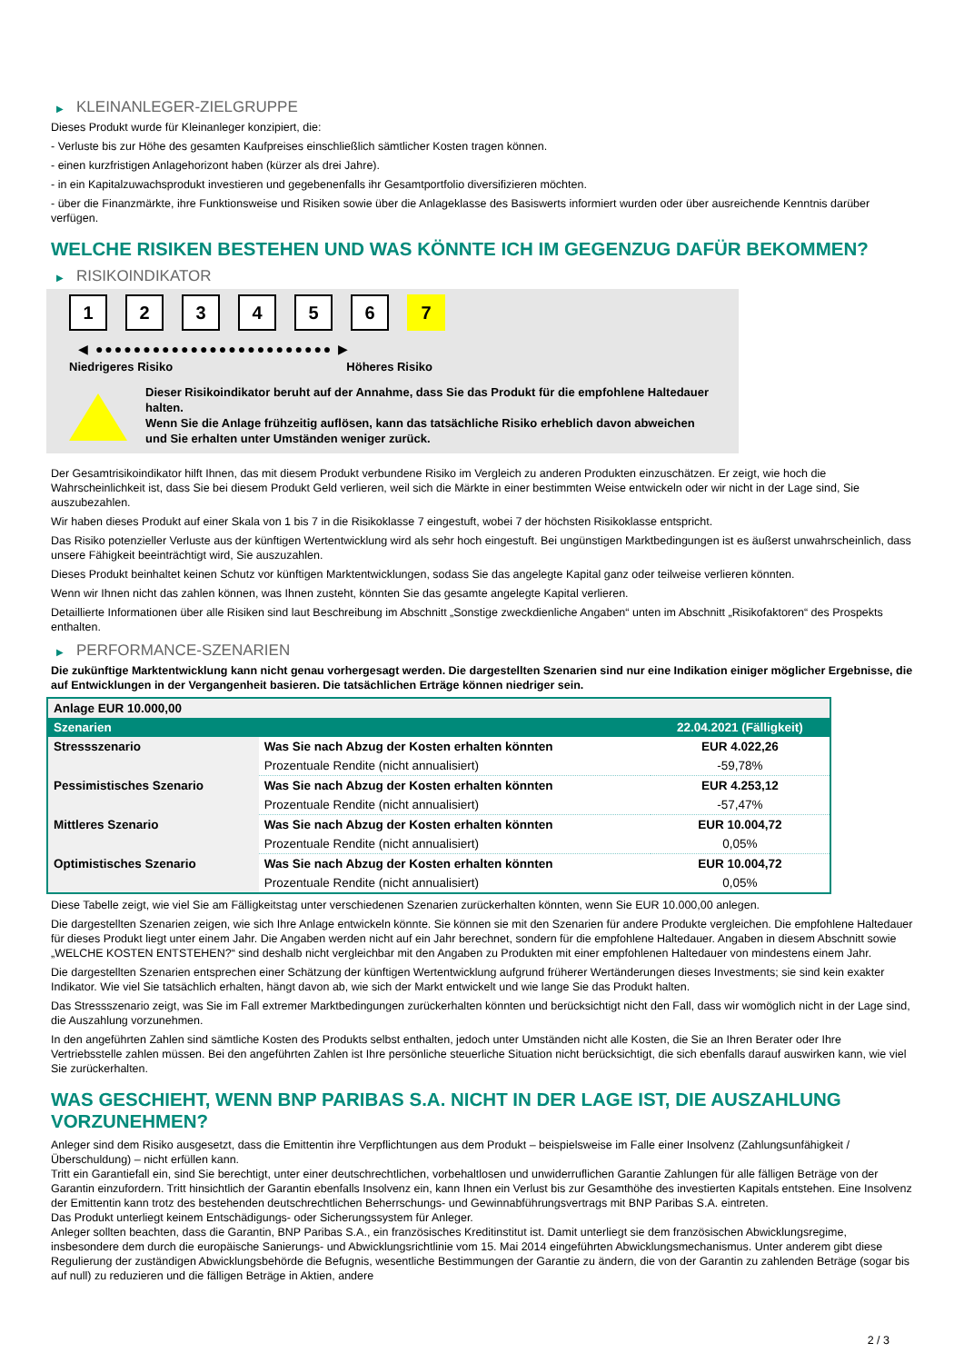▶ KLEINANLEGER-ZIELGRUPPE
Dieses Produkt wurde für Kleinanleger konzipiert, die:
- Verluste bis zur Höhe des gesamten Kaufpreises einschließlich sämtlicher Kosten tragen können.
- einen kurzfristigen Anlagehorizont haben (kürzer als drei Jahre).
- in ein Kapitalzuwachsprodukt investieren und gegebenenfalls ihr Gesamtportfolio diversifizieren möchten.
- über die Finanzmärkte, ihre Funktionsweise und Risiken sowie über die Anlageklasse des Basiswerts informiert wurden oder über ausreichende Kenntnis darüber verfügen.
WELCHE RISIKEN BESTEHEN UND WAS KÖNNTE ICH IM GEGENZUG DAFÜR BEKOMMEN?
▶ RISIKOINDIKATOR
1 2 3 4 5 6 7
◀ ●●●●●●●●●●●●●●●●●●●●●●●●● ▶
Niedrigeres Risiko Höheres Risiko
Dieser Risikoindikator beruht auf der Annahme, dass Sie das Produkt für die empfohlene Haltedauer halten.
Wenn Sie die Anlage frühzeitig auflösen, kann das tatsächliche Risiko erheblich davon abweichen und Sie erhalten unter Umständen weniger zurück.
Der Gesamtrisikoindikator hilft Ihnen, das mit diesem Produkt verbundene Risiko im Vergleich zu anderen Produkten einzuschätzen. Er zeigt, wie hoch die Wahrscheinlichkeit ist, dass Sie bei diesem Produkt Geld verlieren, weil sich die Märkte in einer bestimmten Weise entwickeln oder wir nicht in der Lage sind, Sie auszubezahlen.
Wir haben dieses Produkt auf einer Skala von 1 bis 7 in die Risikoklasse 7 eingestuft, wobei 7 der höchsten Risikoklasse entspricht.
Das Risiko potenzieller Verluste aus der künftigen Wertentwicklung wird als sehr hoch eingestuft. Bei ungünstigen Marktbedingungen ist es äußerst unwahrscheinlich, dass unsere Fähigkeit beeinträchtigt wird, Sie auszuzahlen.
Dieses Produkt beinhaltet keinen Schutz vor künftigen Marktentwicklungen, sodass Sie das angelegte Kapital ganz oder teilweise verlieren könnten.
Wenn wir Ihnen nicht das zahlen können, was Ihnen zusteht, könnten Sie das gesamte angelegte Kapital verlieren.
Detaillierte Informationen über alle Risiken sind laut Beschreibung im Abschnitt „Sonstige zweckdienliche Angaben“ unten im Abschnitt „Risikofaktoren“ des Prospekts enthalten.
▶ PERFORMANCE-SZENARIEN
Die zukünftige Marktentwicklung kann nicht genau vorhergesagt werden. Die dargestellten Szenarien sind nur eine Indikation einiger möglicher Ergebnisse, die auf Entwicklungen in der Vergangenheit basieren. Die tatsächlichen Erträge können niedriger sein.
| Anlage EUR 10.000,00 | | |
| Szenarien | | 22.04.2021 (Fälligkeit) |
| Stressszenario | Was Sie nach Abzug der Kosten erhalten könnten | EUR 4.022,26 |
| | Prozentuale Rendite (nicht annualisiert) | -59,78% |
| Pessimistisches Szenario | Was Sie nach Abzug der Kosten erhalten könnten | EUR 4.253,12 |
| | Prozentuale Rendite (nicht annualisiert) | -57,47% |
| Mittleres Szenario | Was Sie nach Abzug der Kosten erhalten könnten | EUR 10.004,72 |
| | Prozentuale Rendite (nicht annualisiert) | 0,05% |
| Optimistisches Szenario | Was Sie nach Abzug der Kosten erhalten könnten | EUR 10.004,72 |
| | Prozentuale Rendite (nicht annualisiert) | 0,05% |
Diese Tabelle zeigt, wie viel Sie am Fälligkeitstag unter verschiedenen Szenarien zurückerhalten könnten, wenn Sie EUR 10.000,00 anlegen.
Die dargestellten Szenarien zeigen, wie sich Ihre Anlage entwickeln könnte. Sie können sie mit den Szenarien für andere Produkte vergleichen. Die empfohlene Haltedauer für dieses Produkt liegt unter einem Jahr. Die Angaben werden nicht auf ein Jahr berechnet, sondern für die empfohlene Haltedauer. Angaben in diesem Abschnitt sowie „WELCHE KOSTEN ENTSTEHEN?“ sind deshalb nicht vergleichbar mit den Angaben zu Produkten mit einer empfohlenen Haltedauer von mindestens einem Jahr.
Die dargestellten Szenarien entsprechen einer Schätzung der künftigen Wertentwicklung aufgrund früherer Wertänderungen dieses Investments; sie sind kein exakter Indikator. Wie viel Sie tatsächlich erhalten, hängt davon ab, wie sich der Markt entwickelt und wie lange Sie das Produkt halten.
Das Stressszenario zeigt, was Sie im Fall extremer Marktbedingungen zurückerhalten könnten und berücksichtigt nicht den Fall, dass wir womöglich nicht in der Lage sind, die Auszahlung vorzunehmen.
In den angeführten Zahlen sind sämtliche Kosten des Produkts selbst enthalten, jedoch unter Umständen nicht alle Kosten, die Sie an Ihren Berater oder Ihre Vertriebsstelle zahlen müssen. Bei den angeführten Zahlen ist Ihre persönliche steuerliche Situation nicht berücksichtigt, die sich ebenfalls darauf auswirken kann, wie viel Sie zurückerhalten.
WAS GESCHIEHT, WENN BNP PARIBAS S.A. NICHT IN DER LAGE IST, DIE AUSZAHLUNG VORZUNEHMEN?
Anleger sind dem Risiko ausgesetzt, dass die Emittentin ihre Verpflichtungen aus dem Produkt – beispielsweise im Falle einer Insolvenz (Zahlungsunfähigkeit / Überschuldung) – nicht erfüllen kann.
Tritt ein Garantiefall ein, sind Sie berechtigt, unter einer deutschrechtlichen, vorbehaltlosen und unwiderruflichen Garantie Zahlungen für alle fälligen Beträge von der Garantin einzufordern. Tritt hinsichtlich der Garantin ebenfalls Insolvenz ein, kann Ihnen ein Verlust bis zur Gesamthöhe des investierten Kapitals entstehen. Eine Insolvenz der Emittentin kann trotz des bestehenden deutschrechtlichen Beherrschungs- und Gewinnabführungsvertrags mit BNP Paribas S.A. eintreten.
Das Produkt unterliegt keinem Entschädigungs- oder Sicherungssystem für Anleger.
Anleger sollten beachten, dass die Garantin, BNP Paribas S.A., ein französisches Kreditinstitut ist. Damit unterliegt sie dem französischen Abwicklungsregime, insbesondere dem durch die europäische Sanierungs- und Abwicklungsrichtlinie vom 15. Mai 2014 eingeführten Abwicklungsmechanismus. Unter anderem gibt diese Regulierung der zuständigen Abwicklungsbehörde die Befugnis, wesentliche Bestimmungen der Garantie zu ändern, die von der Garantin zu zahlenden Beträge (sogar bis auf null) zu reduzieren und die fälligen Beträge in Aktien, andere
2 / 3